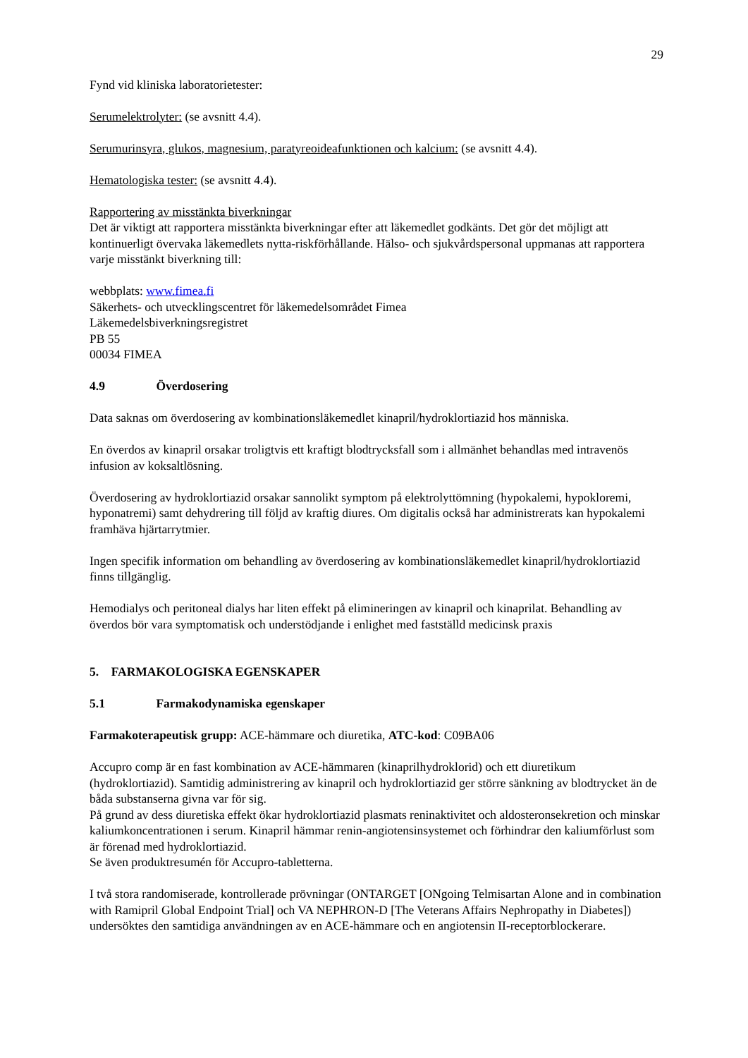29
Fynd vid kliniska laboratorietester:
Serumelektrolyter: (se avsnitt 4.4).
Serumurinsyra, glukos, magnesium, paratyreoideafunktionen och kalcium: (se avsnitt 4.4).
Hematologiska tester: (se avsnitt 4.4).
Rapportering av misstänkta biverkningar
Det är viktigt att rapportera misstänkta biverkningar efter att läkemedlet godkänts. Det gör det möjligt att kontinuerligt övervaka läkemedlets nytta-riskförhållande. Hälso- och sjukvårdspersonal uppmanas att rapportera varje misstänkt biverkning till:
webbplats: www.fimea.fi
Säkerhets- och utvecklingscentret för läkemedelsområdet Fimea
Läkemedelsbiverkningsregistret
PB 55
00034 FIMEA
4.9 Överdosering
Data saknas om överdosering av kombinationsläkemedlet kinapril/hydroklortiazid hos människa.
En överdos av kinapril orsakar troligtvis ett kraftigt blodtrycksfall som i allmänhet behandlas med intravenös infusion av koksaltlösning.
Överdosering av hydroklortiazid orsakar sannolikt symptom på elektrolyttömning (hypokalemi, hypokloremi, hyponatremi) samt dehydrering till följd av kraftig diures. Om digitalis också har administrerats kan hypokalemi framhäva hjärtarrytmier.
Ingen specifik information om behandling av överdosering av kombinationsläkemedlet kinapril/hydroklortiazid finns tillgänglig.
Hemodialys och peritoneal dialys har liten effekt på elimineringen av kinapril och kinaprilat. Behandling av överdos bör vara symptomatisk och understödjande i enlighet med fastställd medicinsk praxis
5. FARMAKOLOGISKA EGENSKAPER
5.1 Farmakodynamiska egenskaper
Farmakoterapeutisk grupp: ACE-hämmare och diuretika, ATC-kod: C09BA06
Accupro comp är en fast kombination av ACE-hämmaren (kinaprilhydroklorid) och ett diuretikum (hydroklortiazid). Samtidig administrering av kinapril och hydroklortiazid ger större sänkning av blodtrycket än de båda substanserna givna var för sig.
På grund av dess diuretiska effekt ökar hydroklortiazid plasmats reninaktivitet och aldosteronsekretion och minskar kaliumkoncentrationen i serum. Kinapril hämmar renin-angiotensinsystemet och förhindrar den kaliumförlust som är förenad med hydroklortiazid.
Se även produktresumén för Accupro-tabletterna.
I två stora randomiserade, kontrollerade prövningar (ONTARGET [ONgoing Telmisartan Alone and in combination with Ramipril Global Endpoint Trial] och VA NEPHRON-D [The Veterans Affairs Nephropathy in Diabetes]) undersöktes den samtidiga användningen av en ACE-hämmare och en angiotensin II-receptorblockerare.